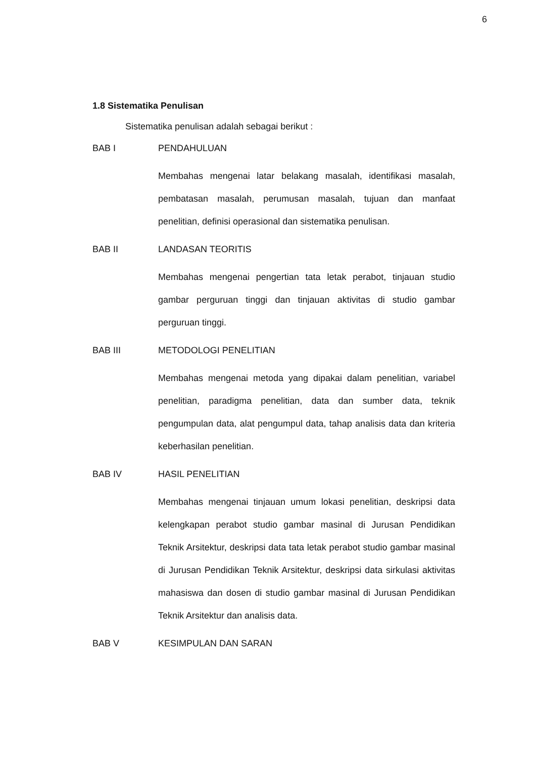6
1.8 Sistematika Penulisan
Sistematika penulisan adalah sebagai berikut :
BAB I PENDAHULUAN
Membahas mengenai latar belakang masalah, identifikasi masalah, pembatasan masalah, perumusan masalah, tujuan dan manfaat penelitian, definisi operasional dan sistematika penulisan.
BAB II LANDASAN TEORITIS
Membahas mengenai pengertian tata letak perabot, tinjauan studio gambar perguruan tinggi dan tinjauan aktivitas di studio gambar perguruan tinggi.
BAB III METODOLOGI PENELITIAN
Membahas mengenai metoda yang dipakai dalam penelitian, variabel penelitian, paradigma penelitian, data dan sumber data, teknik pengumpulan data, alat pengumpul data, tahap analisis data dan kriteria keberhasilan penelitian.
BAB IV HASIL PENELITIAN
Membahas mengenai tinjauan umum lokasi penelitian, deskripsi data kelengkapan perabot studio gambar masinal di Jurusan Pendidikan Teknik Arsitektur, deskripsi data tata letak perabot studio gambar masinal di Jurusan Pendidikan Teknik Arsitektur, deskripsi data sirkulasi aktivitas mahasiswa dan dosen di studio gambar masinal di Jurusan Pendidikan Teknik Arsitektur dan analisis data.
BAB V KESIMPULAN DAN SARAN